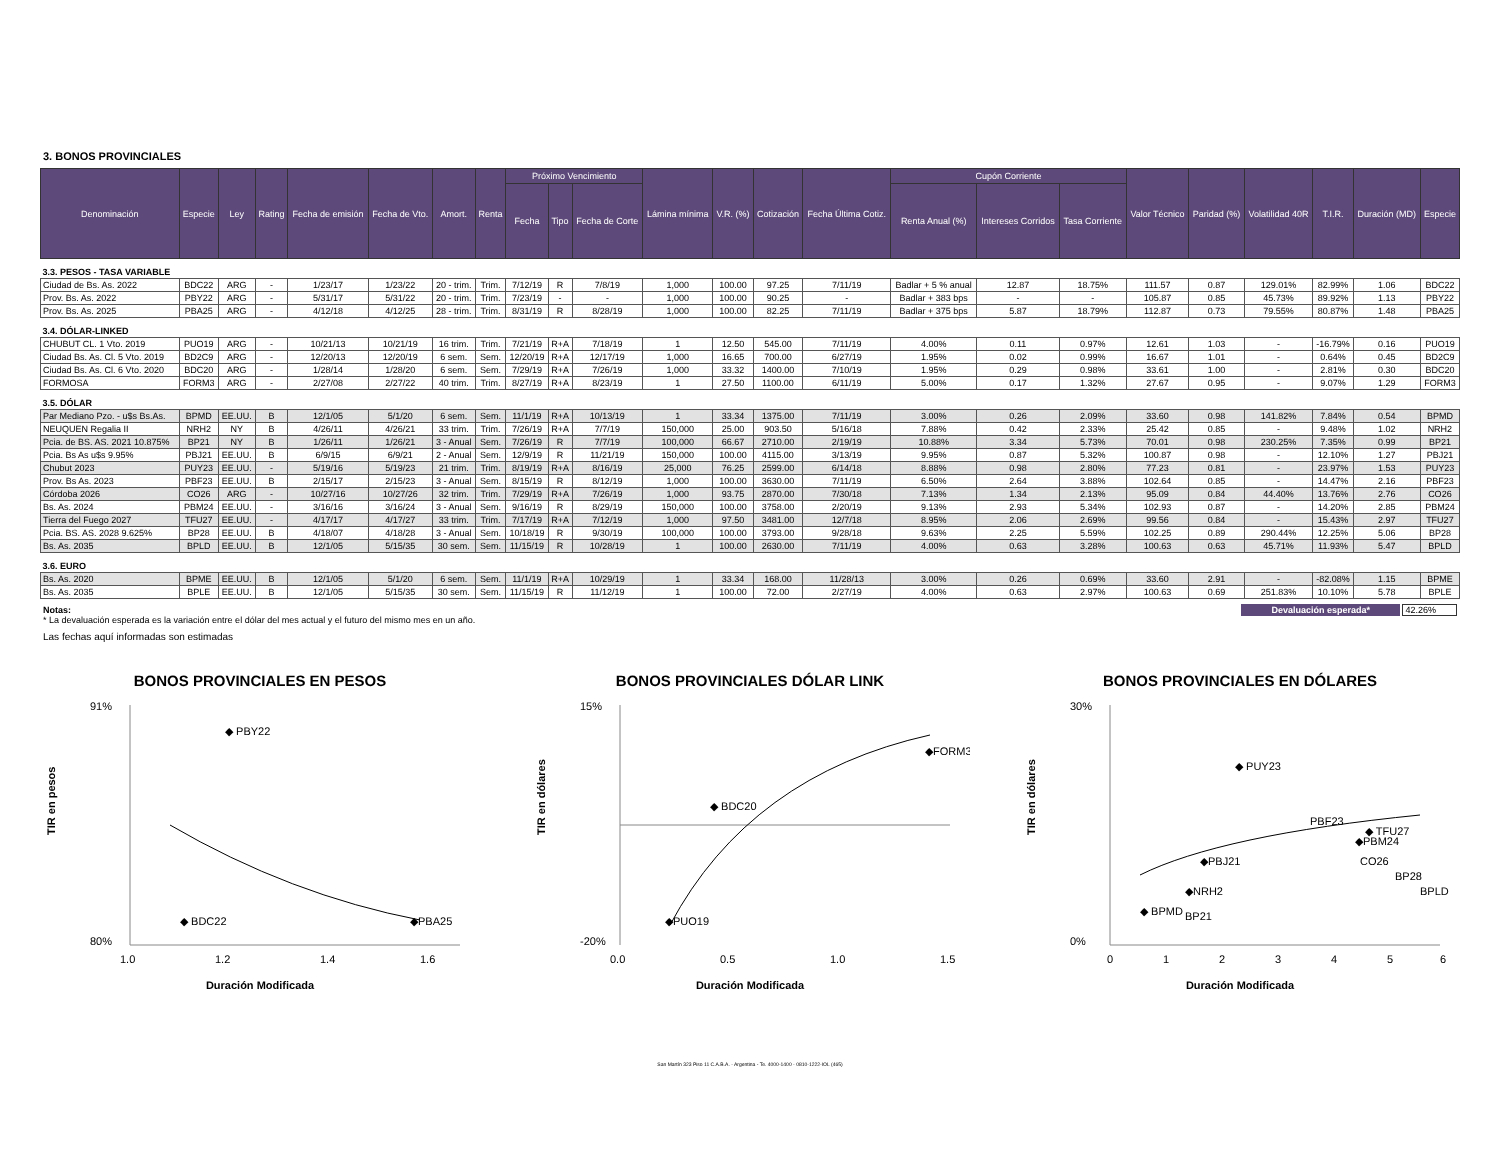3. BONOS PROVINCIALES
| Denominación | Especie | Ley | Rating | Fecha de emisión | Fecha de Vto. | Amort. | Renta | Próximo Vencimiento | | | Lámina mínima | V.R. (%) | Cotización | Fecha Última Cotiz. | Cupón Corriente | | | Valor Técnico | Paridad (%) | Volatilidad 40R | T.I.R. | Duración (MD) | Especie |
| --- | --- | --- | --- | --- | --- | --- | --- | --- | --- | --- | --- | --- | --- | --- | --- | --- | --- | --- | --- | --- | --- | --- | --- |
| | | | | | | | | Fecha | Tipo | Fecha de Corte | | | | | Renta Anual (%) | Intereses Corridos | Tasa Corriente | | | | | | |
| 3.3. PESOS - TASA VARIABLE | | | | | | | | | | | | | | | | | | | | | | | |
| Ciudad de Bs. As. 2022 | BDC22 | ARG | - | 1/23/17 | 1/23/22 | 20 - trim. | Trim. | 7/12/19 | R | 7/8/19 | 1,000 | 100.00 | 97.25 | 7/11/19 | Badlar + 5 % anual | 12.87 | 18.75% | 111.57 | 0.87 | 129.01% | 82.99% | 1.06 | BDC22 |
| Prov. Bs. As. 2022 | PBY22 | ARG | - | 5/31/17 | 5/31/22 | 20 - trim. | Trim. | 7/23/19 | - | - | 1,000 | 100.00 | 90.25 | - | Badlar + 383 bps | - | - | 105.87 | 0.85 | 45.73% | 89.92% | 1.13 | PBY22 |
| Prov. Bs. As. 2025 | PBA25 | ARG | - | 4/12/18 | 4/12/25 | 28 - trim. | Trim. | 8/31/19 | R | 8/28/19 | 1,000 | 100.00 | 82.25 | 7/11/19 | Badlar + 375 bps | 5.87 | 18.79% | 112.87 | 0.73 | 79.55% | 80.87% | 1.48 | PBA25 |
| 3.4. DÓLAR-LINKED | | | | | | | | | | | | | | | | | | | | | | | |
| CHUBUT CL. 1 Vto. 2019 | PUO19 | ARG | - | 10/21/13 | 10/21/19 | 16 trim. | Trim. | 7/21/19 | R+A | 7/18/19 | 1 | 12.50 | 545.00 | 7/11/19 | 4.00% | 0.11 | 0.97% | 12.61 | 1.03 | - | -16.79% | 0.16 | PUO19 |
| Ciudad Bs. As. Cl. 5 Vto. 2019 | BD2C9 | ARG | - | 12/20/13 | 12/20/19 | 6 sem. | Sem. | 12/20/19 | R+A | 12/17/19 | 1,000 | 16.65 | 700.00 | 6/27/19 | 1.95% | 0.02 | 0.99% | 16.67 | 1.01 | - | 0.64% | 0.45 | BD2C9 |
| Ciudad Bs. As. Cl. 6 Vto. 2020 | BDC20 | ARG | - | 1/28/14 | 1/28/20 | 6 sem. | Sem. | 7/29/19 | R+A | 7/26/19 | 1,000 | 33.32 | 1400.00 | 7/10/19 | 1.95% | 0.29 | 0.98% | 33.61 | 1.00 | - | 2.81% | 0.30 | BDC20 |
| FORMOSA | FORM3 | ARG | - | 2/27/08 | 2/27/22 | 40 trim. | Trim. | 8/27/19 | R+A | 8/23/19 | 1 | 27.50 | 1100.00 | 6/11/19 | 5.00% | 0.17 | 1.32% | 27.67 | 0.95 | - | 9.07% | 1.29 | FORM3 |
| 3.5. DÓLAR | | | | | | | | | | | | | | | | | | | | | | | |
| Par Mediano Pzo. - u$s Bs.As. | BPMD | EE.UU. | B | 12/1/05 | 5/1/20 | 6 sem. | Sem. | 11/1/19 | R+A | 10/13/19 | 1 | 33.34 | 1375.00 | 7/11/19 | 3.00% | 0.26 | 2.09% | 33.60 | 0.98 | 141.82% | 7.84% | 0.54 | BPMD |
| NEUQUEN Regalia II | NRH2 | NY | B | 4/26/11 | 4/26/21 | 33 trim. | Trim. | 7/26/19 | R+A | 7/7/19 | 150,000 | 25.00 | 903.50 | 5/16/18 | 7.88% | 0.42 | 2.33% | 25.42 | 0.85 | - | 9.48% | 1.02 | NRH2 |
| Pcia. de BS. AS. 2021 10.875% | BP21 | NY | B | 1/26/11 | 1/26/21 | 3 - Anual | Sem. | 7/26/19 | R | 7/7/19 | 100,000 | 66.67 | 2710.00 | 2/19/19 | 10.88% | 3.34 | 5.73% | 70.01 | 0.98 | 230.25% | 7.35% | 0.99 | BP21 |
| Pcia. Bs As u$s 9.95% | PBJ21 | EE.UU. | B | 6/9/15 | 6/9/21 | 2 - Anual | Sem. | 12/9/19 | R | 11/21/19 | 150,000 | 100.00 | 4115.00 | 3/13/19 | 9.95% | 0.87 | 5.32% | 100.87 | 0.98 | - | 12.10% | 1.27 | PBJ21 |
| Chubut 2023 | PUY23 | EE.UU. | - | 5/19/16 | 5/19/23 | 21 trim. | Trim. | 8/19/19 | R+A | 8/16/19 | 25,000 | 76.25 | 2599.00 | 6/14/18 | 8.88% | 0.98 | 2.80% | 77.23 | 0.81 | - | 23.97% | 1.53 | PUY23 |
| Prov. Bs As. 2023 | PBF23 | EE.UU. | B | 2/15/17 | 2/15/23 | 3 - Anual | Sem. | 8/15/19 | R | 8/12/19 | 1,000 | 100.00 | 3630.00 | 7/11/19 | 6.50% | 2.64 | 3.88% | 102.64 | 0.85 | - | 14.47% | 2.16 | PBF23 |
| Córdoba 2026 | CO26 | ARG | - | 10/27/16 | 10/27/26 | 32 trim. | Trim. | 7/29/19 | R+A | 7/26/19 | 1,000 | 93.75 | 2870.00 | 7/30/18 | 7.13% | 1.34 | 2.13% | 95.09 | 0.84 | 44.40% | 13.76% | 2.76 | CO26 |
| Bs. As. 2024 | PBM24 | EE.UU. | - | 3/16/16 | 3/16/24 | 3 - Anual | Sem. | 9/16/19 | R | 8/29/19 | 150,000 | 100.00 | 3758.00 | 2/20/19 | 9.13% | 2.93 | 5.34% | 102.93 | 0.87 | - | 14.20% | 2.85 | PBM24 |
| Tierra del Fuego 2027 | TFU27 | EE.UU. | - | 4/17/17 | 4/17/27 | 33 trim. | Trim. | 7/17/19 | R+A | 7/12/19 | 1,000 | 97.50 | 3481.00 | 12/7/18 | 8.95% | 2.06 | 2.69% | 99.56 | 0.84 | - | 15.43% | 2.97 | TFU27 |
| Pcia. BS. AS. 2028 9.625% | BP28 | EE.UU. | B | 4/18/07 | 4/18/28 | 3 - Anual | Sem. | 10/18/19 | R | 9/30/19 | 100,000 | 100.00 | 3793.00 | 9/28/18 | 9.63% | 2.25 | 5.59% | 102.25 | 0.89 | 290.44% | 12.25% | 5.06 | BP28 |
| Bs. As. 2035 | BPLD | EE.UU. | B | 12/1/05 | 5/15/35 | 30 sem. | Sem. | 11/15/19 | R | 10/28/19 | 1 | 100.00 | 2630.00 | 7/11/19 | 4.00% | 0.63 | 3.28% | 100.63 | 0.63 | 45.71% | 11.93% | 5.47 | BPLD |
| 3.6. EURO | | | | | | | | | | | | | | | | | | | | | | | |
| Bs. As. 2020 | BPME | EE.UU. | B | 12/1/05 | 5/1/20 | 6 sem. | Sem. | 11/1/19 | R+A | 10/29/19 | 1 | 33.34 | 168.00 | 11/28/13 | 3.00% | 0.26 | 0.69% | 33.60 | 2.91 | - | -82.08% | 1.15 | BPME |
| Bs. As. 2035 | BPLE | EE.UU. | B | 12/1/05 | 5/15/35 | 30 sem. | Sem. | 11/15/19 | R | 11/12/19 | 1 | 100.00 | 72.00 | 2/27/19 | 4.00% | 0.63 | 2.97% | 100.63 | 0.69 | 251.83% | 10.10% | 5.78 | BPLE |
Notas:
* La devaluación esperada es la variación entre el dólar del mes actual y el futuro del mismo mes en un año.
Devaluación esperada* 42.26%
Las fechas aquí informadas son estimadas
BONOS PROVINCIALES EN PESOS
TIR en pesos
91%
80%
◆ BDC22
◆ PBY22
◆PBA25
1.0
1.2
1.4
1.6
Duración Modificada
BONOS PROVINCIALES DÓLAR LINK
TIR en dólares
15%
-20%
◆PUO19
◆ BDC20
◆FORM3
0.0
0.5
1.0
1.5
Duración Modificada
BONOS PROVINCIALES EN DÓLARES
TIR en dólares
30%
0%
◆ PUY23
PBF23
◆ TFU27
◆PBM24
CO26
◆PBJ21
◆NRH2
◆ BPMD
BP21
BP28
BPLD
0
1
2
3
4
5
6
Duración Modificada
San Martín 323 Piso 11 C.A.B.A. - Argentina - Te. 4000-1400 - 0810-1222-IOL (465)